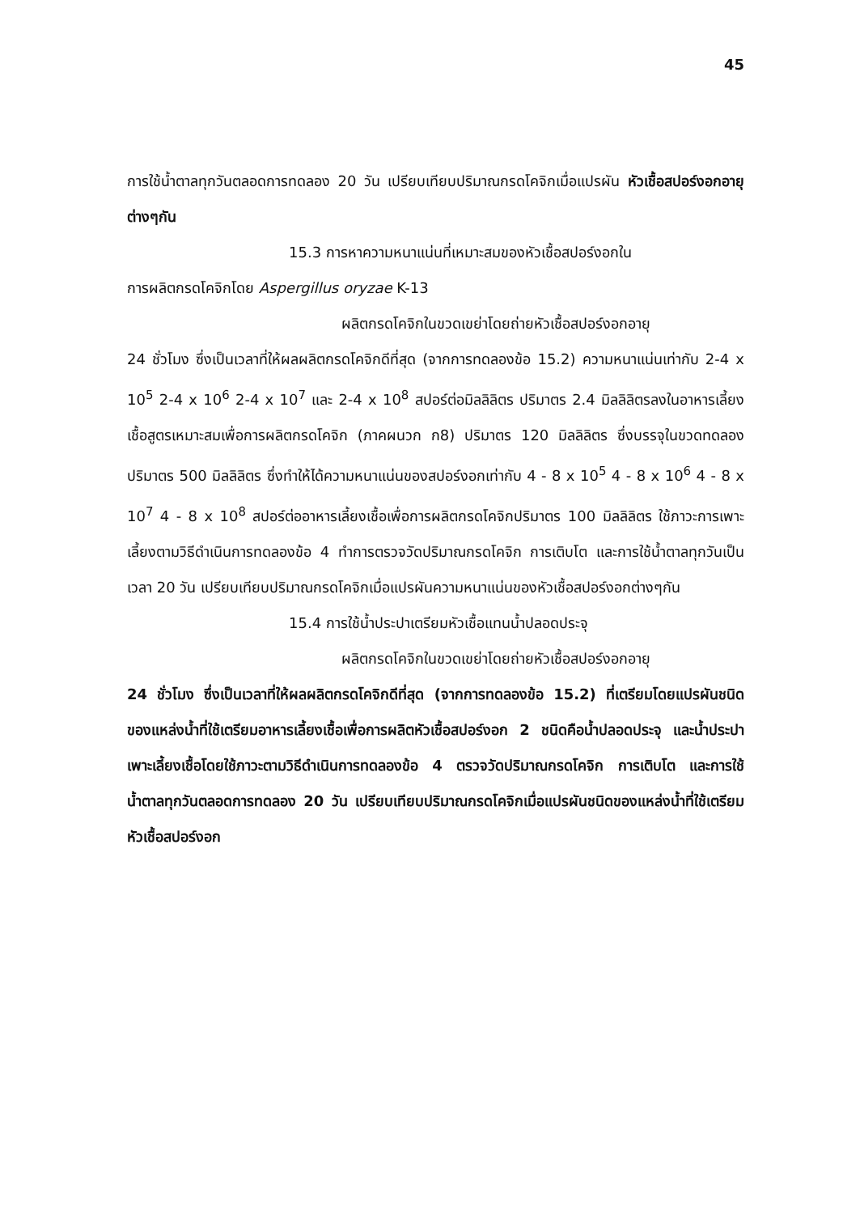45
การใช้น้ำตาลทุกวันตลอดการทดลอง 20 วัน เปรียบเทียบปริมาณกรดโคจิกเมื่อแปรผัน หัวเชื้อสปอร์งอกอายุต่างๆกัน
15.3 การหาความหนาแน่นที่เหมาะสมของหัวเชื้อสปอร์งอกใน
การผลิตกรดโคจิกโดย Aspergillus oryzae K-13
ผลิตกรดโคจิกในขวดเขย่าโดยถ่ายหัวเชื้อสปอร์งอกอายุ
24 ชั่วโมง ซึ่งเป็นเวลาที่ให้ผลผลิตกรดโคจิกดีที่สุด (จากการทดลองข้อ 15.2) ความหนาแน่นเท่ากับ 2-4 x 10<sup>5</sup> 2-4 x 10<sup>6</sup> 2-4 x 10<sup>7</sup> และ 2-4 x 10<sup>8</sup> สปอร์ต่อมิลลิลิตร ปริมาตร 2.4 มิลลิลิตรลงในอาหารเลี้ยงเชื้อสูตรเหมาะสมเพื่อการผลิตกรดโคจิก (ภาคผนวก ก8) ปริมาตร 120 มิลลิลิตร ซึ่งบรรจุในขวดทดลองปริมาตร 500 มิลลิลิตร ซึ่งทำให้ได้ความหนาแน่นของสปอร์งอกเท่ากับ 4 - 8 x 10<sup>5</sup> 4 - 8 x 10<sup>6</sup> 4 - 8 x 10<sup>7</sup> 4 - 8 x 10<sup>8</sup> สปอร์ต่ออาหารเลี้ยงเชื้อเพื่อการผลิตกรดโคจิกปริมาตร 100 มิลลิลิตร ใช้ภาวะการเพาะเลี้ยงตามวิธีดำเนินการทดลองข้อ 4 ทำการตรวจวัดปริมาณกรดโคจิก การเติบโต และการใช้น้ำตาลทุกวันเป็นเวลา 20 วัน เปรียบเทียบปริมาณกรดโคจิกเมื่อแปรผันความหนาแน่นของหัวเชื้อสปอร์งอกต่างๆกัน
15.4 การใช้น้ำประปาเตรียมหัวเชื้อแทนน้ำปลอดประจุ
ผลิตกรดโคจิกในขวดเขย่าโดยถ่ายหัวเชื้อสปอร์งอกอายุ
24 ชั่วโมง ซึ่งเป็นเวลาที่ให้ผลผลิตกรดโคจิกดีที่สุด (จากการทดลองข้อ 15.2) ที่เตรียมโดยแปรผันชนิดของแหล่งน้ำที่ใช้เตรียมอาหารเลี้ยงเชื้อเพื่อการผลิตหัวเชื้อสปอร์งอก 2 ชนิดคือน้ำปลอดประจุ และน้ำประปา เพาะเลี้ยงเชื้อโดยใช้ภาวะตามวิธีดำเนินการทดลองข้อ 4 ตรวจวัดปริมาณกรดโคจิก การเติบโต และการใช้น้ำตาลทุกวันตลอดการทดลอง 20 วัน เปรียบเทียบปริมาณกรดโคจิกเมื่อแปรผันชนิดของแหล่งน้ำที่ใช้เตรียมหัวเชื้อสปอร์งอก